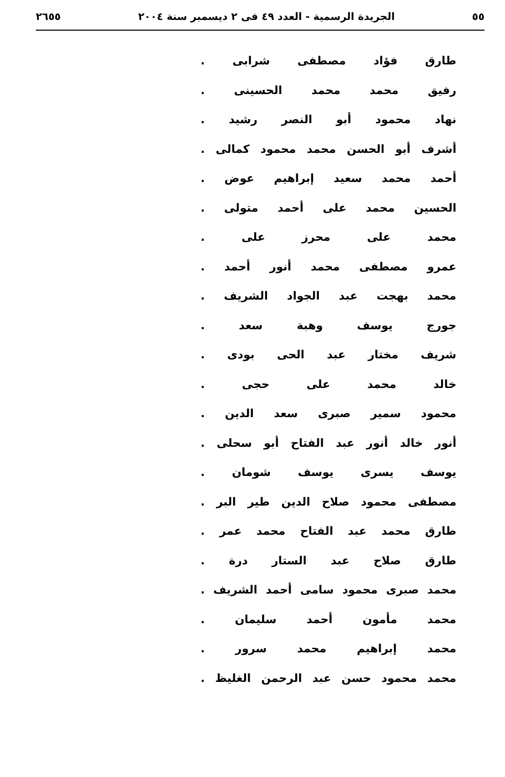٥٥ الجريدة الرسمية - العدد ٤٩ فى ٢ ديسمبر سنة ٢٠٠٤ ٢٦٥٥
طارق فؤاد مصطفى شرابى .
رفيق محمد محمد الحسينى .
نهاد محمود أبو النصر رشيد .
أشرف أبو الحسن محمد محمود كمالى .
أحمد محمد سعيد إبراهيم عوض .
الحسين محمد على أحمد متولى .
محمد على محرز على .
عمرو مصطفى محمد أنور أحمد .
محمد بهجت عبد الجواد الشريف .
جورج يوسف وهبة سعد .
شريف مختار عبد الحى بودى .
خالد محمد على حجى .
محمود سمير صبرى سعد الدين .
أنور خالد أنور عبد الفتاح أبو سحلى .
يوسف يسرى يوسف شومان .
مصطفى محمود صلاح الدين طير البر .
طارق محمد عبد الفتاح محمد عمر .
طارق صلاح عبد الستار درة .
محمد صبرى محمود سامى أحمد الشريف .
محمد مأمون أحمد سليمان .
محمد إبراهيم محمد سرور .
محمد محمود حسن عبد الرحمن الغليظ .